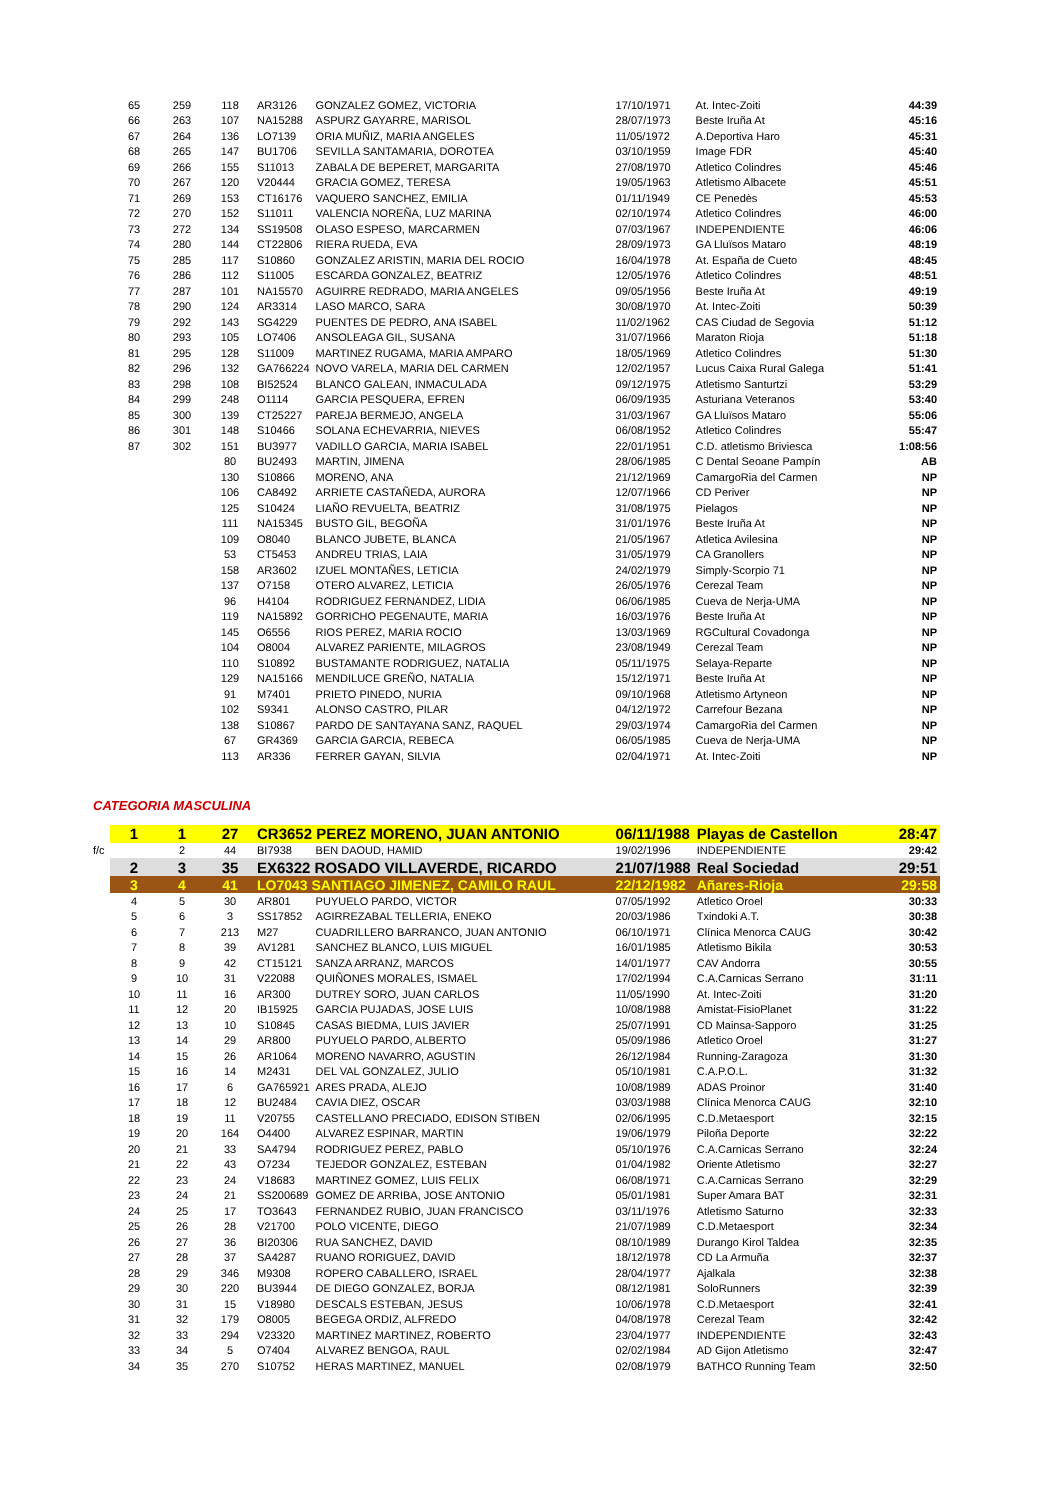| 65 | 259 | 118 | AR3126 | GONZALEZ GOMEZ, VICTORIA | 17/10/1971 | At. Intec-Zoiti | 44:39 |
| 66 | 263 | 107 | NA15288 | ASPURZ GAYARRE, MARISOL | 28/07/1973 | Beste Iruña At | 45:16 |
| 67 | 264 | 136 | LO7139 | ORIA MUÑIZ, MARIA ANGELES | 11/05/1972 | A.Deportiva Haro | 45:31 |
| 68 | 265 | 147 | BU1706 | SEVILLA SANTAMARIA, DOROTEA | 03/10/1959 | Image FDR | 45:40 |
| 69 | 266 | 155 | S11013 | ZABALA DE BEPERET, MARGARITA | 27/08/1970 | Atletico Colindres | 45:46 |
| 70 | 267 | 120 | V20444 | GRACIA GOMEZ, TERESA | 19/05/1963 | Atletismo Albacete | 45:51 |
| 71 | 269 | 153 | CT16176 | VAQUERO SANCHEZ, EMILIA | 01/11/1949 | CE Penedès | 45:53 |
| 72 | 270 | 152 | S11011 | VALENCIA NOREÑA, LUZ MARINA | 02/10/1974 | Atletico Colindres | 46:00 |
| 73 | 272 | 134 | SS19508 | OLASO ESPESO, MARCARMEN | 07/03/1967 | INDEPENDIENTE | 46:06 |
| 74 | 280 | 144 | CT22806 | RIERA RUEDA, EVA | 28/09/1973 | GA Lluïsos Mataro | 48:19 |
| 75 | 285 | 117 | S10860 | GONZALEZ ARISTIN, MARIA DEL ROCIO | 16/04/1978 | At. España de Cueto | 48:45 |
| 76 | 286 | 112 | S11005 | ESCARDA GONZALEZ, BEATRIZ | 12/05/1976 | Atletico Colindres | 48:51 |
| 77 | 287 | 101 | NA15570 | AGUIRRE REDRADO, MARIA ANGELES | 09/05/1956 | Beste Iruña At | 49:19 |
| 78 | 290 | 124 | AR3314 | LASO MARCO, SARA | 30/08/1970 | At. Intec-Zoiti | 50:39 |
| 79 | 292 | 143 | SG4229 | PUENTES DE PEDRO, ANA ISABEL | 11/02/1962 | CAS Ciudad de Segovia | 51:12 |
| 80 | 293 | 105 | LO7406 | ANSOLEAGA GIL, SUSANA | 31/07/1966 | Maraton Rioja | 51:18 |
| 81 | 295 | 128 | S11009 | MARTINEZ RUGAMA, MARIA AMPARO | 18/05/1969 | Atletico Colindres | 51:30 |
| 82 | 296 | 132 | GA766224 | NOVO VARELA, MARIA DEL CARMEN | 12/02/1957 | Lucus Caixa Rural Galega | 51:41 |
| 83 | 298 | 108 | BI52524 | BLANCO GALEAN, INMACULADA | 09/12/1975 | Atletismo Santurtzi | 53:29 |
| 84 | 299 | 248 | O1114 | GARCIA PESQUERA, EFREN | 06/09/1935 | Asturiana Veteranos | 53:40 |
| 85 | 300 | 139 | CT25227 | PAREJA BERMEJO, ANGELA | 31/03/1967 | GA Lluïsos Mataro | 55:06 |
| 86 | 301 | 148 | S10466 | SOLANA ECHEVARRIA, NIEVES | 06/08/1952 | Atletico Colindres | 55:47 |
| 87 | 302 | 151 | BU3977 | VADILLO GARCIA, MARIA ISABEL | 22/01/1951 | C.D. atletismo Briviesca | 1:08:56 |
| | | 80 | BU2493 | MARTIN, JIMENA | 28/06/1985 | C Dental Seoane Pampín | AB |
| | | 130 | S10866 | MORENO, ANA | 21/12/1969 | CamargoRia del Carmen | NP |
| | | 106 | CA8492 | ARRIETE CASTAÑEDA, AURORA | 12/07/1966 | CD Periver | NP |
| | | 125 | S10424 | LIAÑO REVUELTA, BEATRIZ | 31/08/1975 | Pielagos | NP |
| | | 111 | NA15345 | BUSTO GIL, BEGOÑA | 31/01/1976 | Beste Iruña At | NP |
| | | 109 | O8040 | BLANCO JUBETE, BLANCA | 21/05/1967 | Atletica Avilesina | NP |
| | | 53 | CT5453 | ANDREU TRIAS, LAIA | 31/05/1979 | CA Granollers | NP |
| | | 158 | AR3602 | IZUEL MONTAÑES, LETICIA | 24/02/1979 | Simply-Scorpio 71 | NP |
| | | 137 | O7158 | OTERO ALVAREZ, LETICIA | 26/05/1976 | Cerezal Team | NP |
| | | 96 | H4104 | RODRIGUEZ FERNANDEZ, LIDIA | 06/06/1985 | Cueva de Nerja-UMA | NP |
| | | 119 | NA15892 | GORRICHO PEGENAUTE, MARIA | 16/03/1976 | Beste Iruña At | NP |
| | | 145 | O6556 | RIOS PEREZ, MARIA ROCIO | 13/03/1969 | RGCultural Covadonga | NP |
| | | 104 | O8004 | ALVAREZ PARIENTE, MILAGROS | 23/08/1949 | Cerezal Team | NP |
| | | 110 | S10892 | BUSTAMANTE RODRIGUEZ, NATALIA | 05/11/1975 | Selaya-Reparte | NP |
| | | 129 | NA15166 | MENDILUCE GREÑO, NATALIA | 15/12/1971 | Beste Iruña At | NP |
| | | 91 | M7401 | PRIETO PINEDO, NURIA | 09/10/1968 | Atletismo Artyneon | NP |
| | | 102 | S9341 | ALONSO CASTRO, PILAR | 04/12/1972 | Carrefour Bezana | NP |
| | | 138 | S10867 | PARDO DE SANTAYANA SANZ, RAQUEL | 29/03/1974 | CamargoRia del Carmen | NP |
| | | 67 | GR4369 | GARCIA GARCIA, REBECA | 06/05/1985 | Cueva de Nerja-UMA | NP |
| | | 113 | AR336 | FERRER GAYAN, SILVIA | 02/04/1971 | At. Intec-Zoiti | NP |
CATEGORIA MASCULINA
| | 1 | 1 | 27 | CR3652 PEREZ MORENO, JUAN ANTONIO | | 06/11/1988 | Playas de Castellon | 28:47 |
| f/c | | 2 | 44 | BI7938 | BEN DAOUD, HAMID | 19/02/1996 | INDEPENDIENTE | 29:42 |
| | 2 | 3 | 35 | EX6322 ROSADO VILLAVERDE, RICARDO | | 21/07/1988 | Real Sociedad | 29:51 |
| | 3 | 4 | 41 | LO7043 SANTIAGO JIMENEZ, CAMILO RAUL | | 22/12/1982 | Añares-Rioja | 29:58 |
| | 4 | 5 | 30 | AR801 | PUYUELO PARDO, VICTOR | 07/05/1992 | Atletico Oroel | 30:33 |
| | 5 | 6 | 3 | SS17852 | AGIRREZABAL TELLERIA, ENEKO | 20/03/1986 | Txindoki A.T. | 30:38 |
| | 6 | 7 | 213 | M27 | CUADRILLERO BARRANCO, JUAN ANTONIO | 06/10/1971 | Clínica Menorca CAUG | 30:42 |
| | 7 | 8 | 39 | AV1281 | SANCHEZ BLANCO, LUIS MIGUEL | 16/01/1985 | Atletismo Bikila | 30:53 |
| | 8 | 9 | 42 | CT15121 | SANZA ARRANZ, MARCOS | 14/01/1977 | CAV Andorra | 30:55 |
| | 9 | 10 | 31 | V22088 | QUIÑONES MORALES, ISMAEL | 17/02/1994 | C.A.Carnicas Serrano | 31:11 |
| | 10 | 11 | 16 | AR300 | DUTREY SORO, JUAN CARLOS | 11/05/1990 | At. Intec-Zoiti | 31:20 |
| | 11 | 12 | 20 | IB15925 | GARCIA PUJADAS, JOSE LUIS | 10/08/1988 | Amistat-FisioPlanet | 31:22 |
| | 12 | 13 | 10 | S10845 | CASAS BIEDMA, LUIS JAVIER | 25/07/1991 | CD Mainsa-Sapporo | 31:25 |
| | 13 | 14 | 29 | AR800 | PUYUELO PARDO, ALBERTO | 05/09/1986 | Atletico Oroel | 31:27 |
| | 14 | 15 | 26 | AR1064 | MORENO NAVARRO, AGUSTIN | 26/12/1984 | Running-Zaragoza | 31:30 |
| | 15 | 16 | 14 | M2431 | DEL VAL GONZALEZ, JULIO | 05/10/1981 | C.A.P.O.L. | 31:32 |
| | 16 | 17 | 6 | GA765921 | ARES PRADA, ALEJO | 10/08/1989 | ADAS Proinor | 31:40 |
| | 17 | 18 | 12 | BU2484 | CAVIA DIEZ, OSCAR | 03/03/1988 | Clínica Menorca CAUG | 32:10 |
| | 18 | 19 | 11 | V20755 | CASTELLANO PRECIADO, EDISON STIBEN | 02/06/1995 | C.D.Metaesport | 32:15 |
| | 19 | 20 | 164 | O4400 | ALVAREZ ESPINAR, MARTIN | 19/06/1979 | Piloña Deporte | 32:22 |
| | 20 | 21 | 33 | SA4794 | RODRIGUEZ PEREZ, PABLO | 05/10/1976 | C.A.Carnicas Serrano | 32:24 |
| | 21 | 22 | 43 | O7234 | TEJEDOR GONZALEZ, ESTEBAN | 01/04/1982 | Oriente Atletismo | 32:27 |
| | 22 | 23 | 24 | V18683 | MARTINEZ GOMEZ, LUIS FELIX | 06/08/1971 | C.A.Carnicas Serrano | 32:29 |
| | 23 | 24 | 21 | SS200689 | GOMEZ DE ARRIBA, JOSE ANTONIO | 05/01/1981 | Super Amara BAT | 32:31 |
| | 24 | 25 | 17 | TO3643 | FERNANDEZ RUBIO, JUAN FRANCISCO | 03/11/1976 | Atletismo Saturno | 32:33 |
| | 25 | 26 | 28 | V21700 | POLO VICENTE, DIEGO | 21/07/1989 | C.D.Metaesport | 32:34 |
| | 26 | 27 | 36 | BI20306 | RUA SANCHEZ, DAVID | 08/10/1989 | Durango Kirol Taldea | 32:35 |
| | 27 | 28 | 37 | SA4287 | RUANO RORIGUEZ, DAVID | 18/12/1978 | CD La Armuña | 32:37 |
| | 28 | 29 | 346 | M9308 | ROPERO CABALLERO, ISRAEL | 28/04/1977 | Ajalkala | 32:38 |
| | 29 | 30 | 220 | BU3944 | DE DIEGO GONZALEZ, BORJA | 08/12/1981 | SoloRunners | 32:39 |
| | 30 | 31 | 15 | V18980 | DESCALS ESTEBAN, JESUS | 10/06/1978 | C.D.Metaesport | 32:41 |
| | 31 | 32 | 179 | O8005 | BEGEGA ORDIZ, ALFREDO | 04/08/1978 | Cerezal Team | 32:42 |
| | 32 | 33 | 294 | V23320 | MARTINEZ MARTINEZ, ROBERTO | 23/04/1977 | INDEPENDIENTE | 32:43 |
| | 33 | 34 | 5 | O7404 | ALVAREZ BENGOA, RAUL | 02/02/1984 | AD Gijon Atletismo | 32:47 |
| | 34 | 35 | 270 | S10752 | HERAS MARTINEZ, MANUEL | 02/08/1979 | BATHCO Running Team | 32:50 |